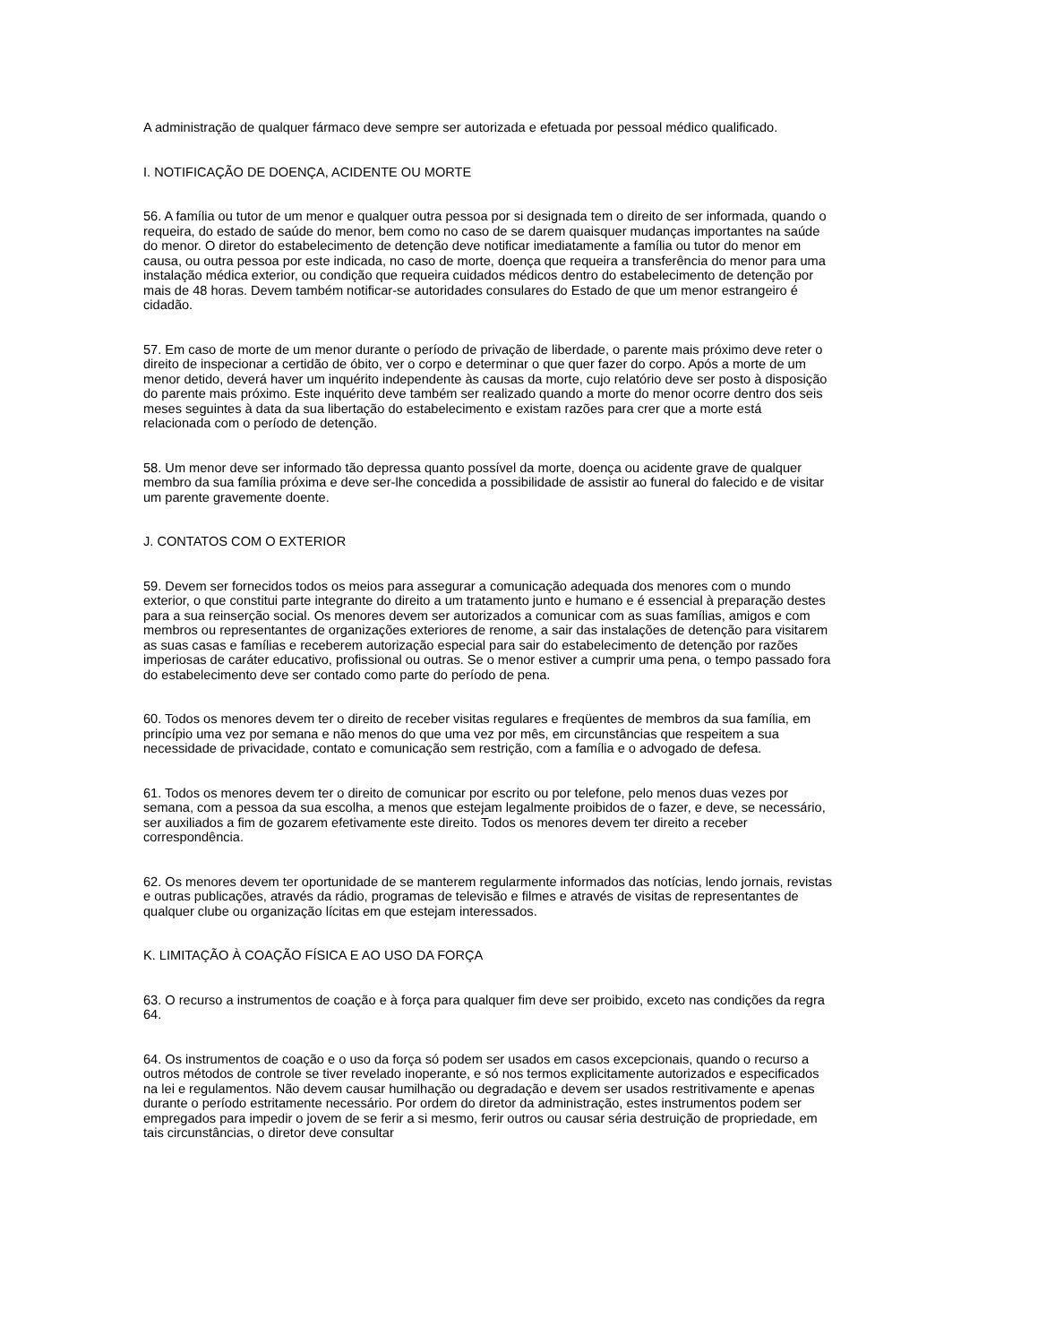A administração de qualquer fármaco deve sempre ser autorizada e efetuada por pessoal médico qualificado.
I. NOTIFICAÇÃO DE DOENÇA, ACIDENTE OU MORTE
56. A família ou tutor de um menor e qualquer outra pessoa por si designada tem o direito de ser informada, quando o requeira, do estado de saúde do menor, bem como no caso de se darem quaisquer mudanças importantes na saúde do menor. O diretor do estabelecimento de detenção deve notificar imediatamente a família ou tutor do menor em causa, ou outra pessoa por este indicada, no caso de morte, doença que requeira a transferência do menor para uma instalação médica exterior, ou condição que requeira cuidados médicos dentro do estabelecimento de detenção por mais de 48 horas. Devem também notificar-se autoridades consulares do Estado de que um menor estrangeiro é cidadão.
57. Em caso de morte de um menor durante o período de privação de liberdade, o parente mais próximo deve reter o direito de inspecionar a certidão de óbito, ver o corpo e determinar o que quer fazer do corpo. Após a morte de um menor detido, deverá haver um inquérito independente às causas da morte, cujo relatório deve ser posto à disposição do parente mais próximo. Este inquérito deve também ser realizado quando a morte do menor ocorre dentro dos seis meses seguintes à data da sua libertação do estabelecimento e existam razões para crer que a morte está relacionada com o período de detenção.
58. Um menor deve ser informado tão depressa quanto possível da morte, doença ou acidente grave de qualquer membro da sua família próxima e deve ser-lhe concedida a possibilidade de assistir ao funeral do falecido e de visitar um parente gravemente doente.
J. CONTATOS COM O EXTERIOR
59. Devem ser fornecidos todos os meios para assegurar a comunicação adequada dos menores com o mundo exterior, o que constitui parte integrante do direito a um tratamento junto e humano e é essencial à preparação destes para a sua reinserção social. Os menores devem ser autorizados a comunicar com as suas famílias, amigos e com membros ou representantes de organizações exteriores de renome, a sair das instalações de detenção para visitarem as suas casas e famílias e receberem autorização especial para sair do estabelecimento de detenção por razões imperiosas de caráter educativo, profissional ou outras. Se o menor estiver a cumprir uma pena, o tempo passado fora do estabelecimento deve ser contado como parte do período de pena.
60. Todos os menores devem ter o direito de receber visitas regulares e freqüentes de membros da sua família, em princípio uma vez por semana e não menos do que uma vez por mês, em circunstâncias que respeitem a sua necessidade de privacidade, contato e comunicação sem restrição, com a família e o advogado de defesa.
61. Todos os menores devem ter o direito de comunicar por escrito ou por telefone, pelo menos duas vezes por semana, com a pessoa da sua escolha, a menos que estejam legalmente proibidos de o fazer, e deve, se necessário, ser auxiliados a fim de gozarem efetivamente este direito. Todos os menores devem ter direito a receber correspondência.
62. Os menores devem ter oportunidade de se manterem regularmente informados das notícias, lendo jornais, revistas e outras publicações, através da rádio, programas de televisão e filmes e através de visitas de representantes de qualquer clube ou organização lícitas em que estejam interessados.
K. LIMITAÇÃO À COAÇÃO FÍSICA E AO USO DA FORÇA
63. O recurso a instrumentos de coação e à força para qualquer fim deve ser proibido, exceto nas condições da regra 64.
64. Os instrumentos de coação e o uso da força só podem ser usados em casos excepcionais, quando o recurso a outros métodos de controle se tiver revelado inoperante, e só nos termos explicitamente autorizados e especificados na lei e regulamentos. Não devem causar humilhação ou degradação e devem ser usados restritivamente e apenas durante o período estritamente necessário. Por ordem do diretor da administração, estes instrumentos podem ser empregados para impedir o jovem de se ferir a si mesmo, ferir outros ou causar séria destruição de propriedade, em tais circunstâncias, o diretor deve consultar